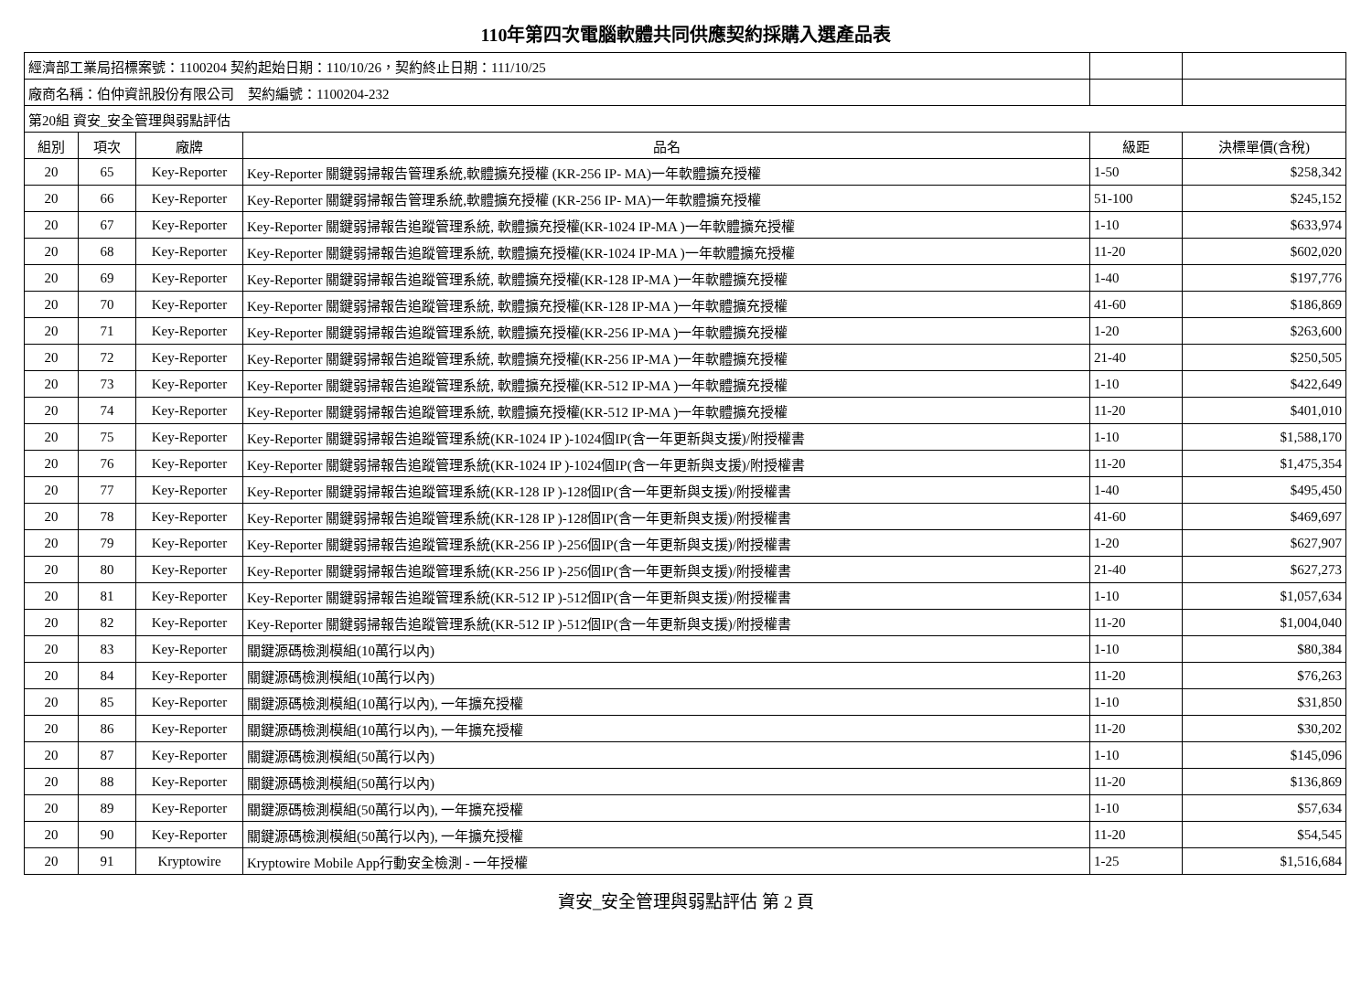110年第四次電腦軟體共同供應契約採購入選產品表
| 經濟部工業局招標案號：1100204 契約起始日期：110/10/26，契約終止日期：111/10/25 | | | | | |
| 廠商名稱：伯仲資訊股份有限公司 契約編號：1100204-232 | | | | | |
| 第20組 資安_安全管理與弱點評估 | | | | | |
| 組別 | 項次 | 廠牌 | 品名 | 級距 | 決標單價(含稅) |
| 20 | 65 | Key-Reporter | Key-Reporter 關鍵弱掃報告管理系統,軟體擴充授權 (KR-256 IP- MA)一年軟體擴充授權 | 1-50 | $258,342 |
| 20 | 66 | Key-Reporter | Key-Reporter 關鍵弱掃報告管理系統,軟體擴充授權 (KR-256 IP- MA)一年軟體擴充授權 | 51-100 | $245,152 |
| 20 | 67 | Key-Reporter | Key-Reporter 關鍵弱掃報告追蹤管理系統, 軟體擴充授權(KR-1024 IP-MA )一年軟體擴充授權 | 1-10 | $633,974 |
| 20 | 68 | Key-Reporter | Key-Reporter 關鍵弱掃報告追蹤管理系統, 軟體擴充授權(KR-1024 IP-MA )一年軟體擴充授權 | 11-20 | $602,020 |
| 20 | 69 | Key-Reporter | Key-Reporter 關鍵弱掃報告追蹤管理系統, 軟體擴充授權(KR-128 IP-MA )一年軟體擴充授權 | 1-40 | $197,776 |
| 20 | 70 | Key-Reporter | Key-Reporter 關鍵弱掃報告追蹤管理系統, 軟體擴充授權(KR-128 IP-MA )一年軟體擴充授權 | 41-60 | $186,869 |
| 20 | 71 | Key-Reporter | Key-Reporter 關鍵弱掃報告追蹤管理系統, 軟體擴充授權(KR-256 IP-MA )一年軟體擴充授權 | 1-20 | $263,600 |
| 20 | 72 | Key-Reporter | Key-Reporter 關鍵弱掃報告追蹤管理系統, 軟體擴充授權(KR-256 IP-MA )一年軟體擴充授權 | 21-40 | $250,505 |
| 20 | 73 | Key-Reporter | Key-Reporter 關鍵弱掃報告追蹤管理系統, 軟體擴充授權(KR-512 IP-MA )一年軟體擴充授權 | 1-10 | $422,649 |
| 20 | 74 | Key-Reporter | Key-Reporter 關鍵弱掃報告追蹤管理系統, 軟體擴充授權(KR-512 IP-MA )一年軟體擴充授權 | 11-20 | $401,010 |
| 20 | 75 | Key-Reporter | Key-Reporter 關鍵弱掃報告追蹤管理系統(KR-1024 IP )-1024個IP(含一年更新與支援)/附授權書 | 1-10 | $1,588,170 |
| 20 | 76 | Key-Reporter | Key-Reporter 關鍵弱掃報告追蹤管理系統(KR-1024 IP )-1024個IP(含一年更新與支援)/附授權書 | 11-20 | $1,475,354 |
| 20 | 77 | Key-Reporter | Key-Reporter 關鍵弱掃報告追蹤管理系統(KR-128 IP )-128個IP(含一年更新與支援)/附授權書 | 1-40 | $495,450 |
| 20 | 78 | Key-Reporter | Key-Reporter 關鍵弱掃報告追蹤管理系統(KR-128 IP )-128個IP(含一年更新與支援)/附授權書 | 41-60 | $469,697 |
| 20 | 79 | Key-Reporter | Key-Reporter 關鍵弱掃報告追蹤管理系統(KR-256 IP )-256個IP(含一年更新與支援)/附授權書 | 1-20 | $627,907 |
| 20 | 80 | Key-Reporter | Key-Reporter 關鍵弱掃報告追蹤管理系統(KR-256 IP )-256個IP(含一年更新與支援)/附授權書 | 21-40 | $627,273 |
| 20 | 81 | Key-Reporter | Key-Reporter 關鍵弱掃報告追蹤管理系統(KR-512 IP )-512個IP(含一年更新與支援)/附授權書 | 1-10 | $1,057,634 |
| 20 | 82 | Key-Reporter | Key-Reporter 關鍵弱掃報告追蹤管理系統(KR-512 IP )-512個IP(含一年更新與支援)/附授權書 | 11-20 | $1,004,040 |
| 20 | 83 | Key-Reporter | 關鍵源碼檢測模組(10萬行以內) | 1-10 | $80,384 |
| 20 | 84 | Key-Reporter | 關鍵源碼檢測模組(10萬行以內) | 11-20 | $76,263 |
| 20 | 85 | Key-Reporter | 關鍵源碼檢測模組(10萬行以內), 一年擴充授權 | 1-10 | $31,850 |
| 20 | 86 | Key-Reporter | 關鍵源碼檢測模組(10萬行以內), 一年擴充授權 | 11-20 | $30,202 |
| 20 | 87 | Key-Reporter | 關鍵源碼檢測模組(50萬行以內) | 1-10 | $145,096 |
| 20 | 88 | Key-Reporter | 關鍵源碼檢測模組(50萬行以內) | 11-20 | $136,869 |
| 20 | 89 | Key-Reporter | 關鍵源碼檢測模組(50萬行以內), 一年擴充授權 | 1-10 | $57,634 |
| 20 | 90 | Key-Reporter | 關鍵源碼檢測模組(50萬行以內), 一年擴充授權 | 11-20 | $54,545 |
| 20 | 91 | Kryptowire | Kryptowire Mobile App行動安全檢測 - 一年授權 | 1-25 | $1,516,684 |
資安_安全管理與弱點評估 第 2 頁